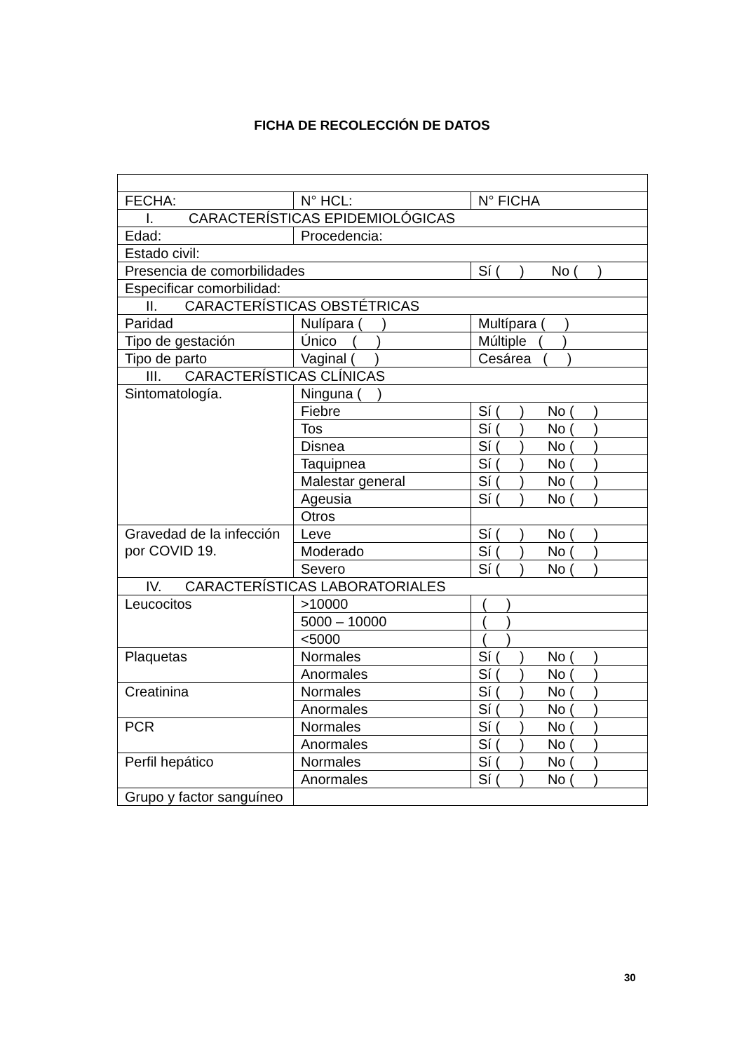FICHA DE RECOLECCIÓN DE DATOS
| FECHA: | N° HCL: | N° FICHA |
| I. CARACTERÍSTICAS EPIDEMIOLÓGICAS | | |
| Edad: | Procedencia: | |
| Estado civil: | | |
| Presencia de comorbilidades | | Sí ( ) No ( ) |
| Especificar comorbilidad: | | |
| II. CARACTERÍSTICAS OBSTÉTRICAS | | |
| Paridad | Nulípara ( ) | Multípara ( ) |
| Tipo de gestación | Único ( ) | Múltiple ( ) |
| Tipo de parto | Vaginal ( ) | Cesárea ( ) |
| III. CARACTERÍSTICAS CLÍNICAS | | |
| Sintomatología. | Ninguna ( ) | |
| | Fiebre | Sí ( ) No ( ) |
| | Tos | Sí ( ) No ( ) |
| | Disnea | Sí ( ) No ( ) |
| | Taquipnea | Sí ( ) No ( ) |
| | Malestar general | Sí ( ) No ( ) |
| | Ageusia | Sí ( ) No ( ) |
| | Otros | |
| Gravedad de la infección por COVID 19. | Leve | Sí ( ) No ( ) |
| | Moderado | Sí ( ) No ( ) |
| | Severo | Sí ( ) No ( ) |
| IV. CARACTERÍSTICAS LABORATORIALES | | |
| Leucocitos | >10000 | ( ) |
| | 5000 – 10000 | ( ) |
| | <5000 | ( ) |
| Plaquetas | Normales | Sí ( ) No ( ) |
| | Anormales | Sí ( ) No ( ) |
| Creatinina | Normales | Sí ( ) No ( ) |
| | Anormales | Sí ( ) No ( ) |
| PCR | Normales | Sí ( ) No ( ) |
| | Anormales | Sí ( ) No ( ) |
| Perfil hepático | Normales | Sí ( ) No ( ) |
| | Anormales | Sí ( ) No ( ) |
| Grupo y factor sanguíneo | | |
30